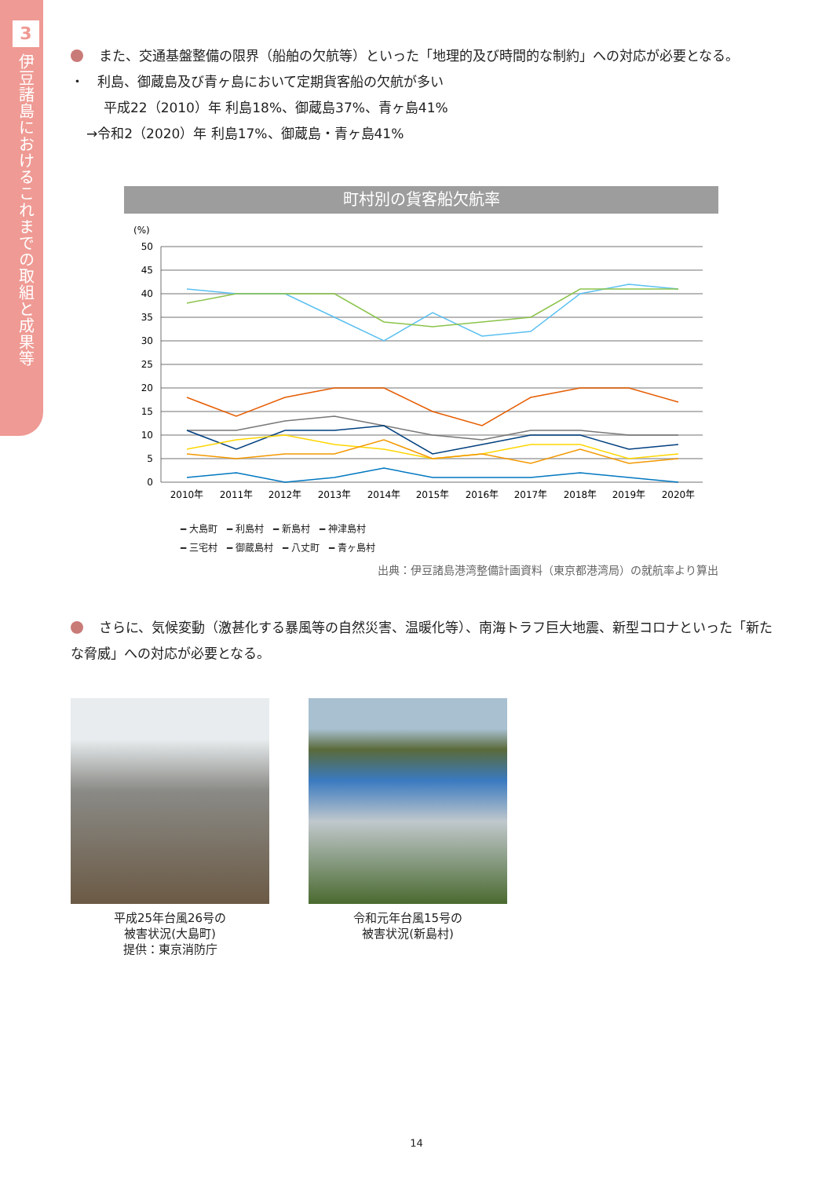3
伊豆諸島におけるこれまでの取組と成果等
また、交通基盤整備の限界（船舶の欠航等）といった「地理的及び時間的な制約」への対応が必要となる。
・　利島、御蔵島及び青ヶ島において定期貨客船の欠航が多い
平成22（2010）年 利島18%、御蔵島37%、青ヶ島41%
→令和2（2020）年 利島17%、御蔵島・青ヶ島41%
町村別の貨客船欠航率
(%)
50
45
40
35
30
25
20
15
10
5
0
2010年
2011年
2012年
2013年
2014年
2015年
2016年
2017年
2018年
2019年
2020年
━ 大島町　━ 利島村　━ 新島村　━ 神津島村
━ 三宅村　━ 御蔵島村　━ 八丈町　━ 青ヶ島村
出典：伊豆諸島港湾整備計画資料（東京都港湾局）の就航率より算出
さらに、気候変動（激甚化する暴風等の自然災害、温暖化等）、南海トラフ巨大地震、新型コロナといった「新たな脅威」への対応が必要となる。
平成25年台風26号の
被害状況(大島町)
提供：東京消防庁
令和元年台風15号の
被害状況(新島村)
14